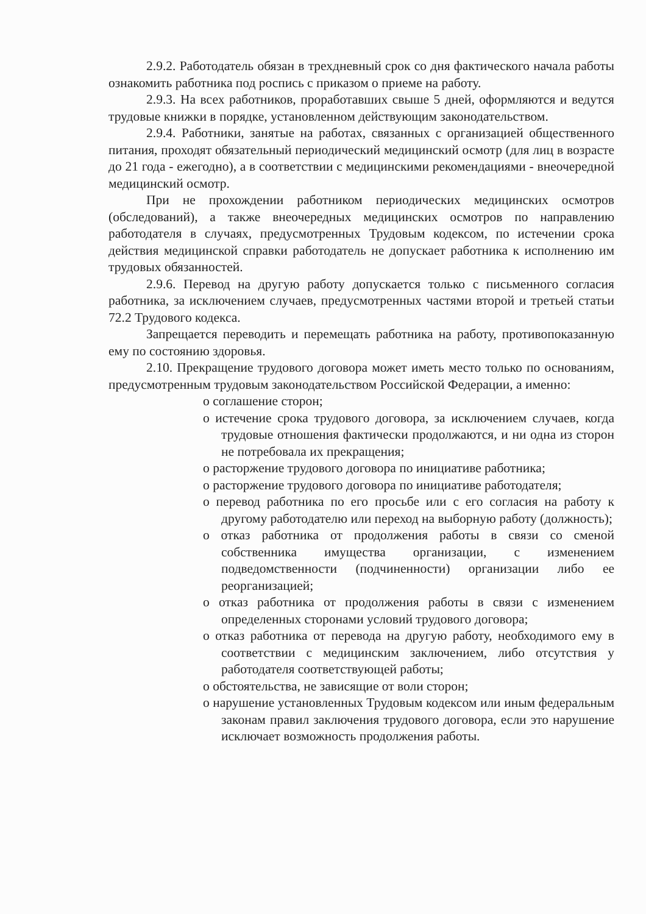2.9.2. Работодатель обязан в трехдневный срок со дня фактического начала работы ознакомить работника под роспись с приказом о приеме на работу.
2.9.3. На всех работников, проработавших свыше 5 дней, оформляются и ведутся трудовые книжки в порядке, установленном действующим законодательством.
2.9.4. Работники, занятые на работах, связанных с организацией общественного питания, проходят обязательный периодический медицинский осмотр (для лиц в возрасте до 21 года - ежегодно), а в соответствии с медицинскими рекомендациями - внеочередной медицинский осмотр.
При не прохождении работником периодических медицинских осмотров (обследований), а также внеочередных медицинских осмотров по направлению работодателя в случаях, предусмотренных Трудовым кодексом, по истечении срока действия медицинской справки работодатель не допускает работника к исполнению им трудовых обязанностей.
2.9.6. Перевод на другую работу допускается только с письменного согласия работника, за исключением случаев, предусмотренных частями второй и третьей статьи 72.2 Трудового кодекса.
Запрещается переводить и перемещать работника на работу, противопоказанную ему по состоянию здоровья.
2.10. Прекращение трудового договора может иметь место только по основаниям, предусмотренным трудовым законодательством Российской Федерации, а именно:
o соглашение сторон;
o истечение срока трудового договора, за исключением случаев, когда трудовые отношения фактически продолжаются, и ни одна из сторон не потребовала их прекращения;
o расторжение трудового договора по инициативе работника;
o расторжение трудового договора по инициативе работодателя;
o перевод работника по его просьбе или с его согласия на работу к другому работодателю или переход на выборную работу (должность);
o отказ работника от продолжения работы в связи со сменой собственника имущества организации, с изменением подведомственности (подчиненности) организации либо ее реорганизацией;
o отказ работника от продолжения работы в связи с изменением определенных сторонами условий трудового договора;
o отказ работника от перевода на другую работу, необходимого ему в соответствии с медицинским заключением, либо отсутствия у работодателя соответствующей работы;
o обстоятельства, не зависящие от воли сторон;
o нарушение установленных Трудовым кодексом или иным федеральным законам правил заключения трудового договора, если это нарушение исключает возможность продолжения работы.